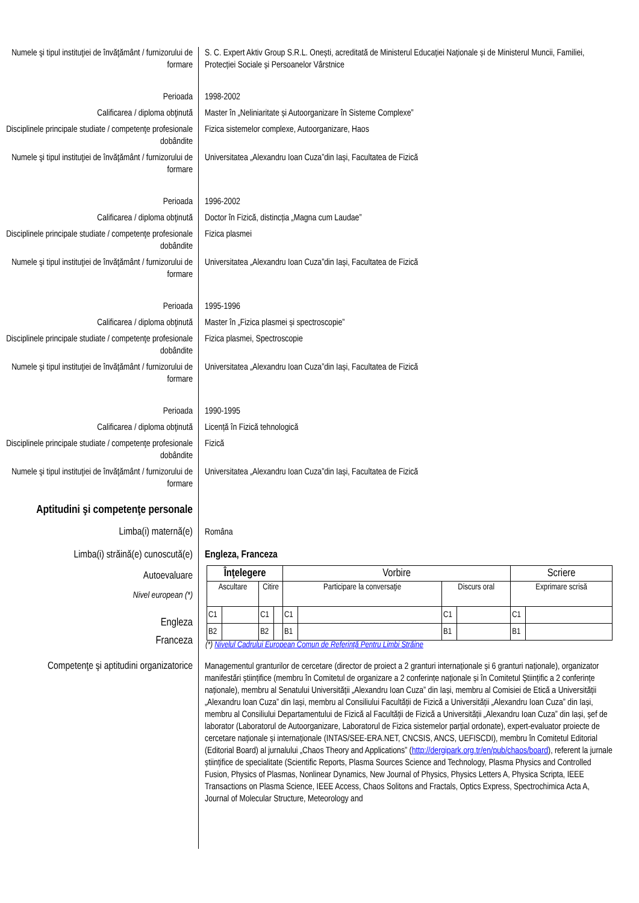Numele şi tipul instituţiei de învăţământ / furnizorului de formare
S. C. Expert Aktiv Group S.R.L. Onești, acreditată de Ministerul Educației Naționale și de Ministerul Muncii, Familiei, Protecției Sociale și Persoanelor Vârstnice
Perioada 1998-2002
Calificarea / diploma obţinută Master în „Neliniaritate și Autoorganizare în Sisteme Complexe”
Disciplinele principale studiate / competenţe profesionale dobândite
Fizica sistemelor complexe, Autoorganizare, Haos
Numele şi tipul instituţiei de învăţământ / furnizorului de formare
Universitatea „Alexandru Ioan Cuza”din Iași, Facultatea de Fizică
Perioada 1996-2002
Calificarea / diploma obţinută Doctor în Fizică, distincția „Magna cum Laudae”
Disciplinele principale studiate / competenţe profesionale dobândite
Fizica plasmei
Numele şi tipul instituţiei de învăţământ / furnizorului de formare
Universitatea „Alexandru Ioan Cuza”din Iași, Facultatea de Fizică
Perioada 1995-1996
Calificarea / diploma obţinută Master în „Fizica plasmei și spectroscopie”
Disciplinele principale studiate / competenţe profesionale dobândite
Fizica plasmei, Spectroscopie
Numele şi tipul instituţiei de învăţământ / furnizorului de formare
Universitatea „Alexandru Ioan Cuza”din Iași, Facultatea de Fizică
Perioada 1990-1995
Calificarea / diploma obţinută Licență în Fizică tehnologică
Disciplinele principale studiate / competenţe profesionale dobândite
Fizică
Numele şi tipul instituţiei de învăţământ / furnizorului de formare
Universitatea „Alexandru Ioan Cuza”din Iași, Facultatea de Fizică
Aptitudini şi competenţe personale
Limba(i) maternă(e) Româna
Limba(i) străină(e) cunoscută(e)
Engleza, Franceza
Autoevaluare
Nivel european (*)
Engleza
Franceza
| Înţelegere | | | | Vorbire | | | | Scriere | |
| --- | --- | --- | --- | --- | --- | --- | --- | --- | --- |
| Ascultare | | Citire | | Participare la conversaţie | | Discurs oral | | Exprimare scrisă | |
| C1 | | C1 | | C1 | | C1 | | C1 | |
| B2 | | B2 | | B1 | | B1 | | B1 | |
(*) Nivelul Cadrului European Comun de Referinţă Pentru Limbi Străine
Competenţe şi aptitudini organizatorice
Managementul granturilor de cercetare (director de proiect a 2 granturi internaționale și 6 granturi naționale), organizator manifestări științifice (membru în Comitetul de organizare a 2 conferințe naționale și în Comitetul Științific a 2 conferințe naționale), membru al Senatului Universității „Alexandru Ioan Cuza” din Iași, membru al Comisiei de Etică a Universității „Alexandru Ioan Cuza” din Iași, membru al Consiliului Facultății de Fizică a Universității „Alexandru Ioan Cuza” din Iași, membru al Consiliului Departamentului de Fizică al Facultății de Fizică a Universității „Alexandru Ioan Cuza” din Iași, șef de laborator (Laboratorul de Autoorganizare, Laboratorul de Fizica sistemelor parțial ordonate), expert-evaluator proiecte de cercetare naționale și internaționale (INTAS/SEE-ERA.NET, CNCSIS, ANCS, UEFISCDI), membru în Comitetul Editorial (Editorial Board) al jurnalului „Chaos Theory and Applications” (http://dergipark.org.tr/en/pub/chaos/board), referent la jurnale științifice de specialitate (Scientific Reports, Plasma Sources Science and Technology, Plasma Physics and Controlled Fusion, Physics of Plasmas, Nonlinear Dynamics, New Journal of Physics, Physics Letters A, Physica Scripta, IEEE Transactions on Plasma Science, IEEE Access, Chaos Solitons and Fractals, Optics Express, Spectrochimica Acta A, Journal of Molecular Structure, Meteorology and